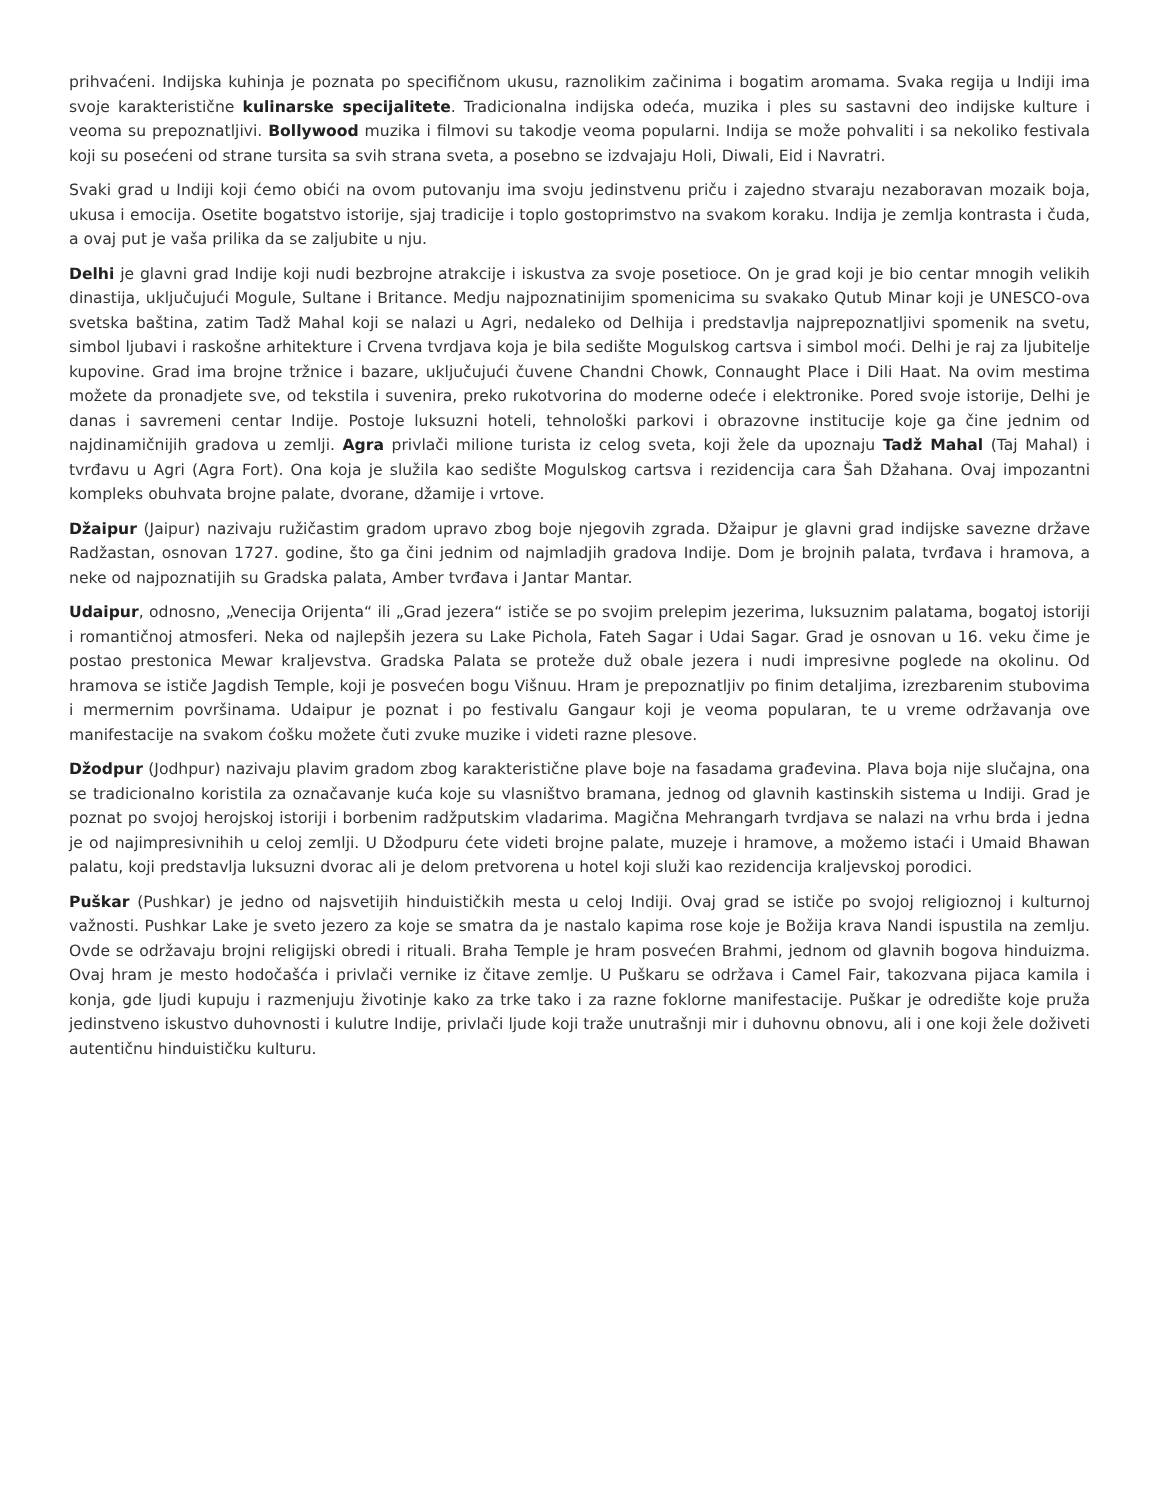prihvaćeni. Indijska kuhinja je poznata po specifičnom ukusu, raznolikim začinima i bogatim aromama. Svaka regija u Indiji ima svoje karakteristične kulinarske specijalitete. Tradicionalna indijska odeća, muzika i ples su sastavni deo indijske kulture i veoma su prepoznatljivi. Bollywood muzika i filmovi su takodje veoma popularni. Indija se može pohvaliti i sa nekoliko festivala koji su posećeni od strane tursita sa svih strana sveta, a posebno se izdvajaju Holi, Diwali, Eid i Navratri.
Svaki grad u Indiji koji ćemo obići na ovom putovanju ima svoju jedinstvenu priču i zajedno stvaraju nezaboravan mozaik boja, ukusa i emocija. Osetite bogatstvo istorije, sjaj tradicije i toplo gostoprimstvo na svakom koraku. Indija je zemlja kontrasta i čuda, a ovaj put je vaša prilika da se zaljubite u nju.
Delhi je glavni grad Indije koji nudi bezbrojne atrakcije i iskustva za svoje posetioce. On je grad koji je bio centar mnogih velikih dinastija, uključujući Mogule, Sultane i Britance. Medju najpoznatinijim spomenicima su svakako Qutub Minar koji je UNESCO-ova svetska baština, zatim Tadž Mahal koji se nalazi u Agri, nedaleko od Delhija i predstavlja najprepoznatljivi spomenik na svetu, simbol ljubavi i raskošne arhitekture i Crvena tvrdjava koja je bila sedište Mogulskog cartsva i simbol moći. Delhi je raj za ljubitelje kupovine. Grad ima brojne tržnice i bazare, uključujući čuvene Chandni Chowk, Connaught Place i Dili Haat. Na ovim mestima možete da pronadjete sve, od tekstila i suvenira, preko rukotvorina do moderne odeće i elektronike. Pored svoje istorije, Delhi je danas i savremeni centar Indije. Postoje luksuzni hoteli, tehnološki parkovi i obrazovne institucije koje ga čine jednim od najdinamičnijih gradova u zemlji. Agra privlači milione turista iz celog sveta, koji žele da upoznaju Tadž Mahal (Taj Mahal) i tvrđavu u Agri (Agra Fort). Ona koja je služila kao sedište Mogulskog cartsva i rezidencija cara Šah Džahana. Ovaj impozantni kompleks obuhvata brojne palate, dvorane, džamije i vrtove.
Džaipur (Jaipur) nazivaju ružičastim gradom upravo zbog boje njegovih zgrada. Džaipur je glavni grad indijske savezne države Radžastan, osnovan 1727. godine, što ga čini jednim od najmladjih gradova Indije. Dom je brojnih palata, tvrđava i hramova, a neke od najpoznatijih su Gradska palata, Amber tvrđava i Jantar Mantar.
Udaipur, odnosno, „Venecija Orijenta“ ili „Grad jezera“ ističe se po svojim prelepim jezerima, luksuznim palatama, bogatoj istoriji i romantičnoj atmosferi. Neka od najlepših jezera su Lake Pichola, Fateh Sagar i Udai Sagar. Grad je osnovan u 16. veku čime je postao prestonica Mewar kraljevstva. Gradska Palata se proteže duž obale jezera i nudi impresivne poglede na okolinu. Od hramova se ističe Jagdish Temple, koji je posvećen bogu Višnuu. Hram je prepoznatljiv po finim detaljima, izrezbarenim stubovima i mermernim površinama. Udaipur je poznat i po festivalu Gangaur koji je veoma popularan, te u vreme održavanja ove manifestacije na svakom ćošku možete čuti zvuke muzike i videti razne plesove.
Džodpur (Jodhpur) nazivaju plavim gradom zbog karakteristične plave boje na fasadama građevina. Plava boja nije slučajna, ona se tradicionalno koristila za označavanje kuća koje su vlasništvo bramana, jednog od glavnih kastinskih sistema u Indiji. Grad je poznat po svojoj herojskoj istoriji i borbenim radžputskim vladarima. Magična Mehrangarh tvrdjava se nalazi na vrhu brda i jedna je od najimpresivnihih u celoj zemlji. U Džodpuru ćete videti brojne palate, muzeje i hramove, a možemo istaći i Umaid Bhawan palatu, koji predstavlja luksuzni dvorac ali je delom pretvorena u hotel koji služi kao rezidencija kraljevskoj porodici.
Puškar (Pushkar) je jedno od najsvetijih hinduističkih mesta u celoj Indiji. Ovaj grad se ističe po svojoj religioznoj i kulturnoj važnosti. Pushkar Lake je sveto jezero za koje se smatra da je nastalo kapima rose koje je Božija krava Nandi ispustila na zemlju. Ovde se održavaju brojni religijski obredi i rituali. Braha Temple je hram posvećen Brahmi, jednom od glavnih bogova hinduizma. Ovaj hram je mesto hodočašća i privlači vernike iz čitave zemlje. U Puškaru se održava i Camel Fair, takozvana pijaca kamila i konja, gde ljudi kupuju i razmenjuju životinje kako za trke tako i za razne foklorne manifestacije. Puškar je odredište koje pruža jedinstveno iskustvo duhovnosti i kulutre Indije, privlači ljude koji traže unutrašnji mir i duhovnu obnovu, ali i one koji žele doživeti autentičnu hinduističku kulturu.